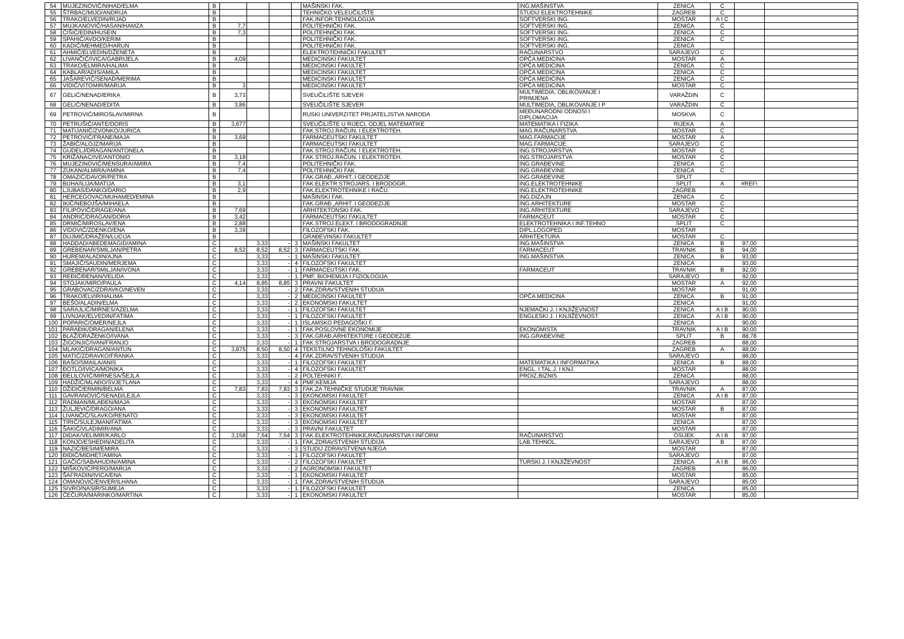| 54 | MUJEZINOVIĆ/NIHAD/ELMA | B | | | | | MAŠINSKI FAK. | ING.MAŠINSTVA | ZENICA | C | | |
| 55 | ŠTRBAC/MIJO/ANDRIJA | B | | | | | TEHNIČKO VELEUČILIŠTE | STUDIJ ELEKTROTEHNIKE | ZAGREB | C | | |
| 56 | TRAKO/ELVEDIN/RIJAD | B | | | | | FAK.INFOR.TEHNOLOGIJA | SOFTVERSKI ING. | MOSTAR | A I C | | |
| 57 | MUJKANOVIĆ/HASAN/HAMZA | B | 7,7 | | | | POLITEHNIČKI FAK. | SOFTVERSKI ING. | ZENICA | C | | |
| 58 | ĆIŠIĆ/EDIN/HUSEIN | B | 7,3 | | | | POLITEHNIČKI FAK. | SOFTVERSKI ING. | ZENICA | C | | |
| 59 | SPAHIĆ/AVDO/KERIM | B | | | | | POLITEHNIČKI FAK. | SOFTVERSKI ING. | ZENICA | C | | |
| 60 | KADIĆ/MEHMED/HARUN | B | | | | | POLITEHNIČKI FAK. | SOFTVERSKI ING. | ZENICA | | | |
| 61 | AHMIĆ/ELVEDIN/DŽENETA | B | | | | | ELEKTROTEHNIČKI FAKULTET | RAČUNARSTVO | SARAJEVO | C | | |
| 62 | LIVANČIĆ/IVICA/GABRIJELA | B | 4,09 | | | | MEDICINSKI FAKULTET | OPĆA MEDICINA | MOSTAR | A | | |
| 63 | TRAKO/ELMIRA/HALIMA | B | | | | | MEDICINSKI FAKULTET | OPĆA MEDICINA | ZENICA | C | | |
| 64 | KABLAR/ADIS/AMILA | B | | | | | MEDICINSKI FAKULTET | OPĆA MEDICINA | ZENICA | C | | |
| 65 | JAŠAREVIĆ/SENAD/MERIMA | B | | | | | MEDICINSKI FAKULTET | OPĆA MEDICINA | ZENICA | C | | |
| 66 | VIDIĆ/VITOMIR/MARIJA | B | 3 | | | | MEDICINSKI FAKULTET | OPĆA MEDICINA | MOSTAR | C | | |
| 67 | GELIĆ/NENAD/ERIKA | B | 3,73 | | | | SVEUČILIŠTE SJEVER | MULTIMEDIA, OBLIKOVANJE I PRIMJENA | VARAŽDIN | C | | |
| 68 | GELIĆ/NENAD/EDITA | B | 3,86 | | | | SVEUČILIŠTE SJEVER | MULTIMEDIA, OBLIKOVANJE I P | VARAŽDIN | C | | |
| 69 | PETROVIĆ/MIROSLAV/MIRNA | B | | | | | RUSKI UNIVERZITET PRIJATELJSTVA NARODA | MEĐUNARODNI ODNOSI I DIPLOMACIJA | MOSKVA | C | | |
| 70 | PETRUŠIĆ/ANTE/DORIS | B | 3,677 | | | | SVEUČILIŠTE U RIJECI, ODJEL MATEMATIKE | MATEMATIKA I FIZIKA | RIJEKA | A | | |
| 71 | MATIJANIĆ/ZVONKO/JURICA | B | | | | | FAK.STROJ.RAČUN. I ELEKTROTEH. | MAG.RAČUNARSTVA | MOSTAR | C | | |
| 72 | PETROVIĆ/FRANE/MAJA | B | 3,69 | | | | FARMACEUTSKI FAKULTET | MAG.FARMACIJE | MOSTAR | A | | |
| 73 | ŽABIĆ/ALOJZ/MARIJA | B | | | | | FARMACEUTSKI FAKULTET | MAG.FARMACIJE | SARAJEVO | C | | |
| 74 | GUDELJ/DRAGAN/ANTONELA | B | | | | | FAK.STROJ.RAČUN. I ELEKTROTEH. | ING.STROJARSTVA | MOSTAR | C | | |
| 75 | KRIŽANAC/IVE/ANTONIO | B | 3,18 | | | | FAK.STROJ.RAČUN. I ELEKTROTEH. | ING.STROJARSTVA | MOSTAR | C | | |
| 76 | MUJEZINOVIĆ/MENSURA/AMIRA | B | 7,4 | | | | POLITEHNIČKI FAK. | ING.GRAĐEVINE | ZENICA | C | | |
| 77 | ZUKAN/ALMIRA/AMINA | B | 7,4 | | | | POLITEHNIČKI FAK. | ING.GRAĐEVINE | ZENICA | C | | |
| 78 | OMAZIĆ/DAVOR/PETRA | B | | | | | FAK.GRAĐ.,ARHIT. I GEODEZIJE | ING.GRAĐEVINE | SPLIT | | | |
| 79 | BUHA/ILIJA/MATIJA | B | 3,1 | | | | FAK.ELEKTR.STROJARS. I BRODOGR. | ING.ELEKTROTEHNIKE | SPLIT | A | #REF! | |
| 80 | LJUBAS/DANKO/DARIO | B | 2,9 | | | | FAK.ELEKTROTEHNIKE I RAČU. | ING.ELEKTROTEHNIKE | ZAGREB | | | |
| 81 | HERCEGOVAC/MUHAMED/EMINA | B | | | | | MAŠINSKI FAK. | ING.DIZAJN | ZENICA | C | | |
| 82 | IKIĆ/NEBOJŠA/MIHAELA | B | | | | | FAK.GRAĐ.,ARHIT. I GEODEZIJE | ING.ARHITEKTURE | MOSTAR | C | | |
| 83 | FILIPOVIĆ/DRAGE/ANA | B | 7,69 | | | | ARHITEKTONSKI FAK. | ING.ARHITEKTURE | SARAJEVO | C | | |
| 84 | ANDRIĆ/DRAGAN/DORIA | B | 3,42 | | | | FARMACEUTSKI FAKULTET | FARMACEUT | MOSTAR | C | | |
| 85 | DRMIĆ/MIROSLAV/ENA | B | 2,88 | | | | FAK.STROJ.ELEKT. I BRODOGRADNJE | ELEKTROTEHNIKA I INF.TEHNO | SPLIT | C | | |
| 86 | VIDOVIĆ/ZDENKO/ENA | B | 3,39 | | | | FILOZOFSKI FAK. | DIPL.LOGOPED | MOSTAR | | | |
| 87 | DUJMIĆ/DRAŽEN/LUCIJA | B | | | | | GRAĐEVINSKI FAKULTET | ARHITEKTURA | MOSTAR | C | | |
| 88 | HADDAD/ABEDEMAGID/AMINA | C | | 3,33 | - | 3 | MAŠINSKI FAKULTET | ING.MAŠINSTVA | ZENICA | B | 97,00 | |
| 89 | GREBENAR/SMILJAN/PETRA | C | 8,52 | 8,52 | 8,52 | 3 | FARMACEUTSKI FAK. | FARMACEUT | TRAVNIK | B | 94,00 | |
| 90 | HUREM/ALADIN/AJNA | C | | 3,33 | - | 1 | MAŠINSKI FAKULTET | ING.MAŠINSTVA | ZENICA | B | 93,00 | |
| 91 | SMAJIĆ/SAUDIN/MERJEMA | C | | 3,33 | - | 4 | FILOZOFSKI FAKULTET | | ZENICA | | 93,00 | |
| 92 | GREBENAR/SMILJAN/IVONA | C | | 3,33 | - | 1 | FARMACEUTSKI FAK. | FARMACEUT | TRAVNIK | B | 92,00 | |
| 93 | REĐIĆ/ĐENAN/VELIDA | C | | 3,33 | - | 1 | PMF, BIOHEMIJA I FIZIOLOGIJA | | SARAJEVO | | 92,00 | |
| 94 | STOJAK/MIRO/PAULA | C | 4,14 | 8,85 | 8,85 | 3 | PRAVNI FAKULTET | | MOSTAR | A | 92,00 | |
| 95 | GRABOVAC/ZDRAVKO/NEVEN | C | | 3,33 | - | 2 | FAK.ZDRAVSTVENIH STUDIJA | | MOSTAR | | 91,00 | |
| 96 | TRAKO/ELVIR/HALIMA | C | | 3,33 | - | 2 | MEDICINSKI FAKULTET | OPĆA MEDICINA | ZENICA | B | 91,00 | |
| 97 | BEŠO/ALADIN/ELMA | C | | 3,33 | - | 2 | EKONOMSKI FAKULTET | | ZENICA | | 91,00 | |
| 98 | SARAJLIĆ/MIRNES/AZELMA | C | | 3,33 | - | 1 | FILOZOFSKI FAKULTET | NJEMAČKI J. I KNJIŽEVNOST | ZENICA | A I B | 90,00 | |
| 99 | LIVNJAK/ELVEDIN/FATIMA | C | | 3,33 | - | 1 | FILOZOFSKI FAKULTET | ENGLESKI J. I KNJIŽEVNOST | ZENICA | A I B | 90,00 | |
| 100 | POPARIĆ/OMER/NEJLA | C | | 3,33 | - | 1 | ISLAMSKO PEDAGOŠKI F. | | ZENICA | | 90,00 | |
| 101 | PARAĐIK/DRAGAN/ELENA | C | | 3,33 | - | 1 | FAK.POSLOVNE EKONOMIJE | EKONOMISTA | TRAVNIK | A I B | 90,00 | |
| 102 | BLAŽ/DRAŽENKO/IVANA | C | | 3,33 | - | 3 | FAK.GRAĐ.ARHITEKTURE I GEODEZIJE | ING.GRAĐEVINE | SPLIT | B | 88,78 | |
| 103 | ŽIGONJIĆ/IVAN/FRANJO | C | | 3,33 | - | 1 | FAK.STROJARSTVA I BRODOGRADNJE | | ZAGREB | | 88,00 | |
| 104 | MLAKIĆ/DRAGAN/ANTUN | C | 3,875 | 8,50 | 8,50 | 4 | TEKSTILNO TEHNOLOŠKI FAKULTET | | ZAGREB | A | 88,00 | |
| 105 | MATIĆ/ZDRAVKO/FRANKA | C | | 3,33 | - | 4 | FAK.ZDRAVSTVENIH STUDIJA | | SARAJEVO | | 88,00 | |
| 106 | BAŠO/SMAILA/ANIS | C | | 3,33 | - | 1 | FILOZOFSKI FAKULTET | MATEMATIKA I INFORMATIKA | ZENICA | B | 88,00 | |
| 107 | ĐOTLO/IVICA/MONIKA | C | | 3,33 | - | 4 | FILOZOFSKI FAKULTET | ENGL. I TAL.J. I KNJ. | MOSTAR | | 88,00 | |
| 108 | ĐELILOVIĆ/MIRNESA/ŠEJLA | C | | 3,33 | - | 2 | POLTEHNIKI F. | PROIZ.BIZNIS | ZENICA | | 88,00 | |
| 109 | HADŽIĆ/MLAĐO/SVJETLANA | C | | 3,33 | - | 4 | PMF,KEMIJA | | SARAJEVO | | 88,00 | |
| 110 | DŽIDIĆ/ERMIN/BELMA | C | 7,83 | 7,83 | 7,83 | 3 | FAK.ZA TEHNIČKE STUDIJE TRAVNIK | | TRAVNIK | A | 87,00 | |
| 111 | GAVRANOVIĆ/SENAD/LEJLA | C | | 3,33 | - | 3 | EKONOMSKI FAKULTET | | ZENICA | A I B | 87,00 | |
| 112 | RADMAN/MLAĐEN/MAJA | C | | 3,33 | - | 3 | EKONOMSKI FAKULTET | | MOSTAR | | 87,00 | |
| 113 | ŽULJEVIĆ/DRAGO/ANA | C | | 3,33 | - | 3 | EKONOMSKI FAKULTET | | MOSTAR | B | 87,00 | |
| 114 | LIVANČIĆ/SLAVKO/RENATO | C | | 3,33 | - | 3 | EKONOMSKI FAKULTET | | MOSTAR | | 87,00 | |
| 115 | TIRIĆ/SULEJMAN/FATIMA | C | | 3,33 | - | 3 | EKONOMSKI FAKULTET | | ZENICA | | 87,00 | |
| 116 | ŠAKIĆ/VLADIMIR/ANA | C | | 3,33 | - | 3 | PRAVNI FAKULTET | | MOSTAR | | 87,00 | |
| 117 | DIDAK/VELIMIR/KARLO | C | 3,158 | 7,54 | 7,54 | 3 | FAK.ELEKTROTEHNIKE,RAČUNARSTVA I INFORM | RAČUNARSTVO | OSIJEK | A I B | 87,00 | |
| 118 | KONJO/ESHEDIN/ADELITA | C | | 3,33 | - | 1 | FAK.ZDRAVSTVENIH STUDIJA | LAB.TEHNOL. | SARAJEVO | B | 87,00 | |
| 119 | NAZIĆ/BESIM/EMIRA | C | | 3,33 | - | 3 | STUDIJ ZDRAVSTVENA NJEGA | | MOSTAR | | 87,00 | |
| 120 | ĐIDIĆ/MIDHET/AMINA | C | | 3,33 | - | 1 | FILOZOFSKI FAKULTET | | SARAJEVO | | 87,00 | |
| 121 | GAČIĆ/SABAHUDIN/AMINA | C | | 3,33 | - | 2 | FILOZOFSKI FAKULTET | TURSKI J. I KNJIŽEVNOST | ZENICA | A I B | 86,00 | |
| 122 | MIŠKOVIĆ/PERO/MARIJA | C | | 3,33 | - | 2 | AGRONOMSKI FAKULTET | | ZAGREB | | 86,00 | |
| 123 | ŠAFRADIN/IVICA/ENA | C | | 3,33 | - | 1 | EKONOMSKI FAKULTET | | MOSTAR | | 85,00 | |
| 124 | OMANOVIĆ/ENVER/ILHANA | C | | 3,33 | - | 1 | FAK.ZDRAVSTVENIH STUDIJA | | SARAJEVO | | 85,00 | |
| 125 | SIVRO/NASIR/SUMEJA | C | | 3,33 | - | 1 | FILOZOFSKI FAKULTET | | ZENICA | | 85,00 | |
| 126 | ĆEĆURA/MARINKO/MARTINA | C | | 3,33 | - | 1 | EKONOMSKI FAKULTET | | MOSTAR | | 85,00 | |